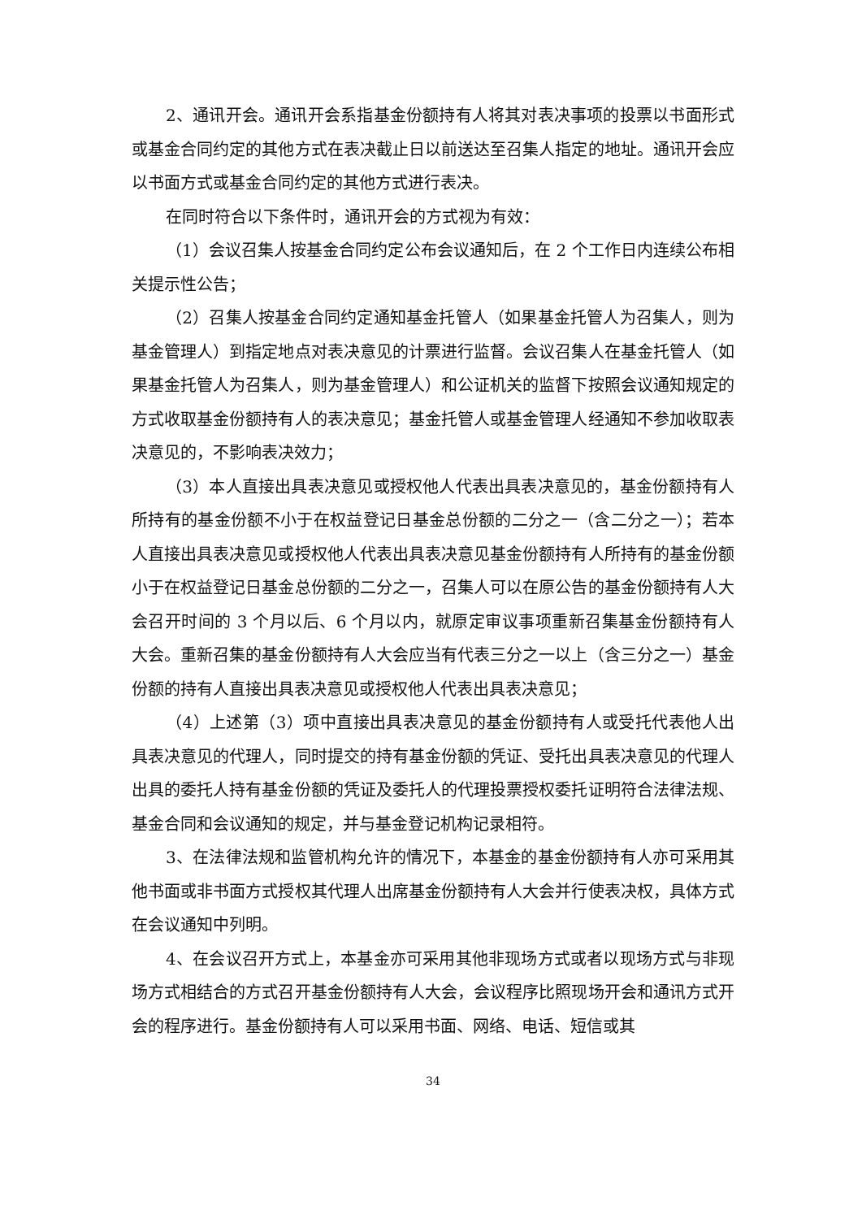2、通讯开会。通讯开会系指基金份额持有人将其对表决事项的投票以书面形式或基金合同约定的其他方式在表决截止日以前送达至召集人指定的地址。通讯开会应以书面方式或基金合同约定的其他方式进行表决。
在同时符合以下条件时，通讯开会的方式视为有效：
（1）会议召集人按基金合同约定公布会议通知后，在 2 个工作日内连续公布相关提示性公告；
（2）召集人按基金合同约定通知基金托管人（如果基金托管人为召集人，则为基金管理人）到指定地点对表决意见的计票进行监督。会议召集人在基金托管人（如果基金托管人为召集人，则为基金管理人）和公证机关的监督下按照会议通知规定的方式收取基金份额持有人的表决意见；基金托管人或基金管理人经通知不参加收取表决意见的，不影响表决效力；
（3）本人直接出具表决意见或授权他人代表出具表决意见的，基金份额持有人所持有的基金份额不小于在权益登记日基金总份额的二分之一（含二分之一）；若本人直接出具表决意见或授权他人代表出具表决意见基金份额持有人所持有的基金份额小于在权益登记日基金总份额的二分之一，召集人可以在原公告的基金份额持有人大会召开时间的 3 个月以后、6 个月以内，就原定审议事项重新召集基金份额持有人大会。重新召集的基金份额持有人大会应当有代表三分之一以上（含三分之一）基金份额的持有人直接出具表决意见或授权他人代表出具表决意见；
（4）上述第（3）项中直接出具表决意见的基金份额持有人或受托代表他人出具表决意见的代理人，同时提交的持有基金份额的凭证、受托出具表决意见的代理人出具的委托人持有基金份额的凭证及委托人的代理投票授权委托证明符合法律法规、基金合同和会议通知的规定，并与基金登记机构记录相符。
3、在法律法规和监管机构允许的情况下，本基金的基金份额持有人亦可采用其他书面或非书面方式授权其代理人出席基金份额持有人大会并行使表决权，具体方式在会议通知中列明。
4、在会议召开方式上，本基金亦可采用其他非现场方式或者以现场方式与非现场方式相结合的方式召开基金份额持有人大会，会议程序比照现场开会和通讯方式开会的程序进行。基金份额持有人可以采用书面、网络、电话、短信或其
34